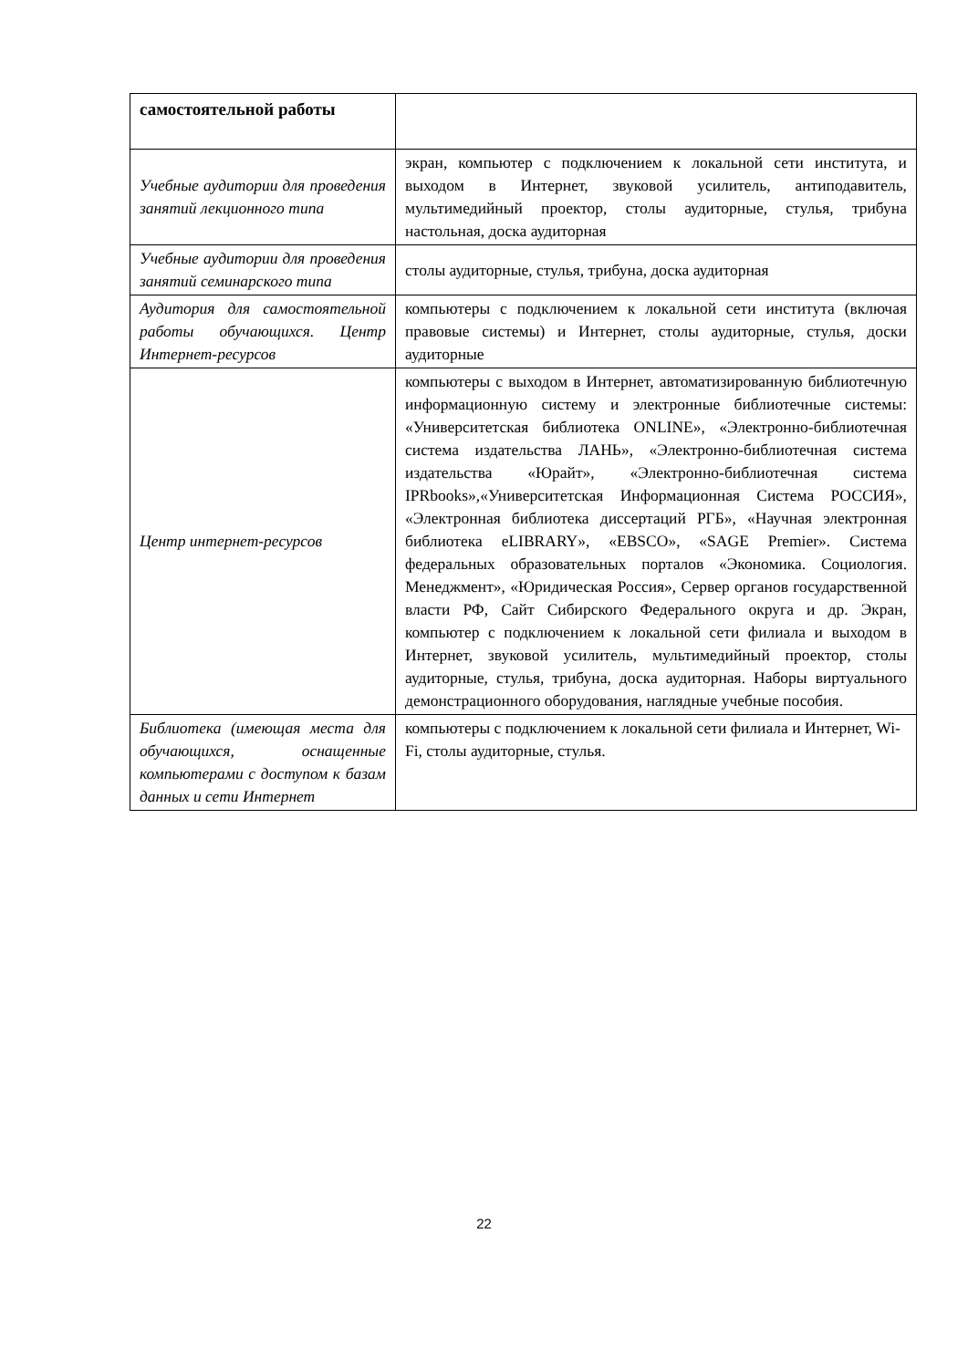| самостоятельной работы | |
| Учебные аудитории для проведения занятий лекционного типа | экран, компьютер с подключением к локальной сети института, и выходом в Интернет, звуковой усилитель, антиподавитель, мультимедийный проектор, столы аудиторные, стулья, трибуна настольная, доска аудиторная |
| Учебные аудитории для проведения занятий семинарского типа | столы аудиторные, стулья, трибуна, доска аудиторная |
| Аудитория для самостоятельной работы обучающихся. Центр Интернет-ресурсов | компьютеры с подключением к локальной сети института (включая правовые системы) и Интернет, столы аудиторные, стулья, доски аудиторные |
| Центр интернет-ресурсов | компьютеры с выходом в Интернет, автоматизированную библиотечную информационную систему и электронные библиотечные системы: «Университетская библиотека ONLINE», «Электронно-библиотечная система издательства ЛАНЬ», «Электронно-библиотечная система издательства «Юрайт», «Электронно-библиотечная система IPRbooks»,«Университетская Информационная Система РОССИЯ», «Электронная библиотека диссертаций РГБ», «Научная электронная библиотека eLIBRARY», «EBSCO», «SAGE Premier». Система федеральных образовательных порталов «Экономика. Социология. Менеджмент», «Юридическая Россия», Сервер органов государственной власти РФ, Сайт Сибирского Федерального округа и др. Экран, компьютер с подключением к локальной сети филиала и выходом в Интернет, звуковой усилитель, мультимедийный проектор, столы аудиторные, стулья, трибуна, доска аудиторная. Наборы виртуального демонстрационного оборудования, наглядные учебные пособия. |
| Библиотека (имеющая места для обучающихся, оснащенные компьютерами с доступом к базам данных и сети Интернет | компьютеры с подключением к локальной сети филиала и Интернет, Wi-Fi, столы аудиторные, стулья. |
22